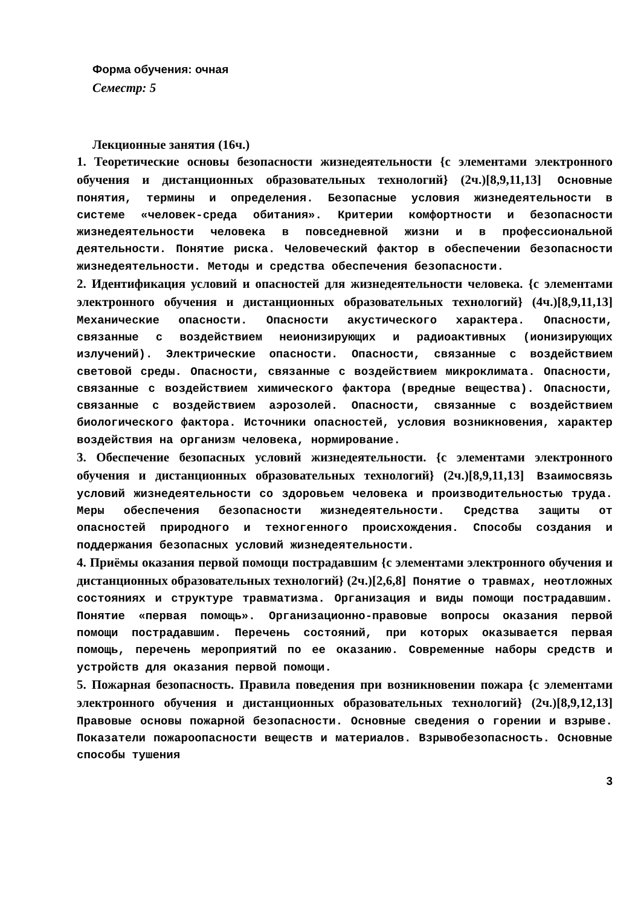Форма обучения: очная
Семестр: 5
Лекционные занятия (16ч.)
1. Теоретические основы безопасности жизнедеятельности {с элементами электронного обучения и дистанционных образовательных технологий} (2ч.)[8,9,11,13] Основные понятия, термины и определения. Безопасные условия жизнедеятельности в системе «человек-среда обитания». Критерии комфортности и безопасности жизнедеятельности человека в повседневной жизни и в профессиональной деятельности. Понятие риска. Человеческий фактор в обеспечении безопасности жизнедеятельности. Методы и средства обеспечения безопасности.
2. Идентификация условий и опасностей для жизнедеятельности человека. {с элементами электронного обучения и дистанционных образовательных технологий} (4ч.)[8,9,11,13] Механические опасности. Опасности акустического характера. Опасности, связанные с воздействием неионизирующих и радиоактивных (ионизирующих излучений). Электрические опасности. Опасности, связанные с воздействием световой среды. Опасности, связанные с воздействием микроклимата. Опасности, связанные с воздействием химического фактора (вредные вещества). Опасности, связанные с воздействием аэрозолей. Опасности, связанные с воздействием биологического фактора. Источники опасностей, условия возникновения, характер воздействия на организм человека, нормирование.
3. Обеспечение безопасных условий жизнедеятельности. {с элементами электронного обучения и дистанционных образовательных технологий} (2ч.)[8,9,11,13] Взаимосвязь условий жизнедеятельности со здоровьем человека и производительностью труда. Меры обеспечения безопасности жизнедеятельности. Средства защиты от опасностей природного и техногенного происхождения. Способы создания и поддержания безопасных условий жизнедеятельности.
4. Приёмы оказания первой помощи пострадавшим {с элементами электронного обучения и дистанционных образовательных технологий} (2ч.)[2,6,8] Понятие о травмах, неотложных состояниях и структуре травматизма. Организация и виды помощи пострадавшим. Понятие «первая помощь». Организационно-правовые вопросы оказания первой помощи пострадавшим. Перечень состояний, при которых оказывается первая помощь, перечень мероприятий по ее оказанию. Современные наборы средств и устройств для оказания первой помощи.
5. Пожарная безопасность. Правила поведения при возникновении пожара {с элементами электронного обучения и дистанционных образовательных технологий} (2ч.)[8,9,12,13] Правовые основы пожарной безопасности. Основные сведения о горении и взрыве. Показатели пожароопасности веществ и материалов. Взрывобезопасность. Основные способы тушения
3